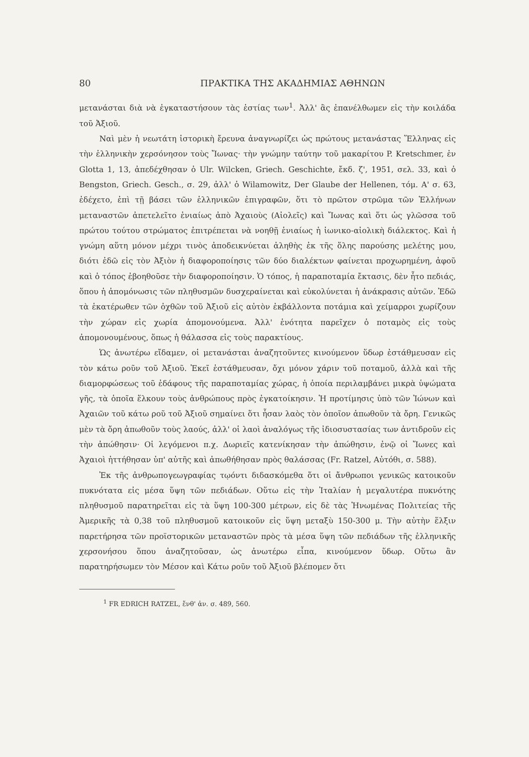80 ΠΡΑΚΤΙΚΑ ΤΗΣ ΑΚΑΔΗΜΙΑΣ ΑΘΗΝΩΝ
μετανάσται διὰ νὰ ἐγκαταστήσουν τὰς ἑστίας των<sup>1</sup>. Ἀλλ' ἂς ἐπανέλθωμεν εἰς τὴν κοιλάδα τοῦ Ἀξιοῦ.
Ναὶ μὲν ἡ νεωτάτη ἱστορικὴ ἔρευνα ἀναγνωρίζει ὡς πρώτους μετανάστας Ἕλληνας εἰς τὴν ἑλληνικὴν χερσόνησον τοὺς Ἴωνας· τὴν γνώμην ταύτην τοῦ μακαρίτου P. Kretschmer, ἐν Glotta 1, 13, ἀπεδέχθησαν ὁ Ulr. Wilcken, Griech. Geschichte, ἔκδ. ζ', 1951, σελ. 33, καὶ ὁ Bengston, Griech. Gesch., σ. 29, ἀλλ' ὁ Wilamowitz, Der Glaube der Hellenen, τόμ. Α' σ. 63, ἐδέχετο, ἐπὶ τῇ βάσει τῶν ἑλληνικῶν ἐπιγραφῶν, ὅτι τὸ πρῶτον στρῶμα τῶν Ἑλλήνων μεταναστῶν ἀπετελεῖτο ἑνιαίως ἀπὸ Ἀχαιοὺς (Αἰολεῖς) καὶ Ἴωνας καὶ ὅτι ὡς γλῶσσα τοῦ πρώτου τούτου στρώματος ἐπιτρέπεται νὰ νοηθῇ ἑνιαίως ἡ ἰωνικο-αἰολικὴ διάλεκτος. Καὶ ἡ γνώμη αὕτη μόνον μέχρι τινὸς ἀποδεικνύεται ἀληθὴς ἐκ τῆς ὅλης παρούσης μελέτης μου, διότι ἐδῶ εἰς τὸν Ἀξιὸν ἡ διαφοροποίησις τῶν δύο διαλέκτων φαίνεται προχωρημένη, ἀφοῦ καὶ ὁ τόπος ἐβοηθοῦσε τὴν διαφοροποίησιν. Ὁ τόπος, ἡ παραποταμία ἔκτασις, δὲν ἦτο πεδιάς, ὅπου ἡ ἀπομόνωσις τῶν πληθυσμῶν δυσχεραίνεται καὶ εὐκολύνεται ἡ ἀνάκρασις αὐτῶν. Ἐδῶ τὰ ἑκατέρωθεν τῶν ὀχθῶν τοῦ Ἀξιοῦ εἰς αὐτὸν ἐκβάλλοντα ποτάμια καὶ χείμαρροι χωρίζουν τὴν χώραν εἰς χωρία ἀπομονούμενα. Ἀλλ' ἑνότητα παρεῖχεν ὁ ποταμὸς εἰς τοὺς ἀπομονουμένους, ὅπως ἡ θάλασσα εἰς τοὺς παρακτίους.
Ὡς ἀνωτέρω εἴδαμεν, οἱ μετανάσται ἀναζητοῦντες κινούμενον ὕδωρ ἐστάθμευσαν εἰς τὸν κάτω ροῦν τοῦ Ἀξιοῦ. Ἐκεῖ ἐστάθμευσαν, ὄχι μόνον χάριν τοῦ ποταμοῦ, ἀλλὰ καὶ τῆς διαμορφώσεως τοῦ ἐδάφους τῆς παραποταμίας χώρας, ἡ ὁποία περιλαμβάνει μικρὰ ὑψώματα γῆς, τὰ ὁποῖα ἕλκουν τοὺς ἀνθρώπους πρὸς ἐγκατοίκησιν. Ἡ προτίμησις ὑπὸ τῶν Ἰώνων καὶ Ἀχαιῶν τοῦ κάτω ροῦ τοῦ Ἀξιοῦ σημαίνει ὅτι ἦσαν λαὸς τὸν ὁποῖον ἀπωθοῦν τὰ ὄρη. Γενικῶς μὲν τὰ ὄρη ἀπωθοῦν τοὺς λαούς, ἀλλ' οἱ λαοὶ ἀναλόγως τῆς ἰδιοσυστασίας των ἀντιδροῦν εἰς τὴν ἀπώθησιν· Οἱ λεγόμενοι π.χ. Δωριεῖς κατενίκησαν τὴν ἀπώθησιν, ἐνῷ οἱ Ἴωνες καὶ Ἀχαιοὶ ἡττήθησαν ὑπ' αὐτῆς καὶ ἀπωθήθησαν πρὸς θαλάσσας (Fr. Ratzel, Αὐτόθι, σ. 588).
Ἐκ τῆς ἀνθρωπογεωγραφίας τῳόντι διδασκόμεθα ὅτι οἱ ἄνθρωποι γενικῶς κατοικοῦν πυκνότατα εἰς μέσα ὕψη τῶν πεδιάδων. Οὕτω εἰς τὴν Ἰταλίαν ἡ μεγαλυτέρα πυκνότης πληθυσμοῦ παρατηρεῖται εἰς τὰ ὕψη 100-300 μέτρων, εἰς δὲ τὰς Ἡνωμένας Πολιτείας τῆς Ἀμερικῆς τὰ 0,38 τοῦ πληθυσμοῦ κατοικοῦν εἰς ὕψη μεταξὺ 150-300 μ. Τὴν αὐτὴν ἕλξιν παρετήρησα τῶν προϊστορικῶν μεταναστῶν πρὸς τὰ μέσα ὕψη τῶν πεδιάδων τῆς ἑλληνικῆς χερσονήσου ὅπου ἀναζητοῦσαν, ὡς ἀνωτέρω εἶπα, κινούμενον ὕδωρ. Οὕτω ἂν παρατηρήσωμεν τὸν Μέσον καὶ Κάτω ροῦν τοῦ Ἀξιοῦ βλέπομεν ὅτι
<sup>1</sup> FR EDRICH RATZEL, ἔνθ' ἀν. σ. 489, 560.